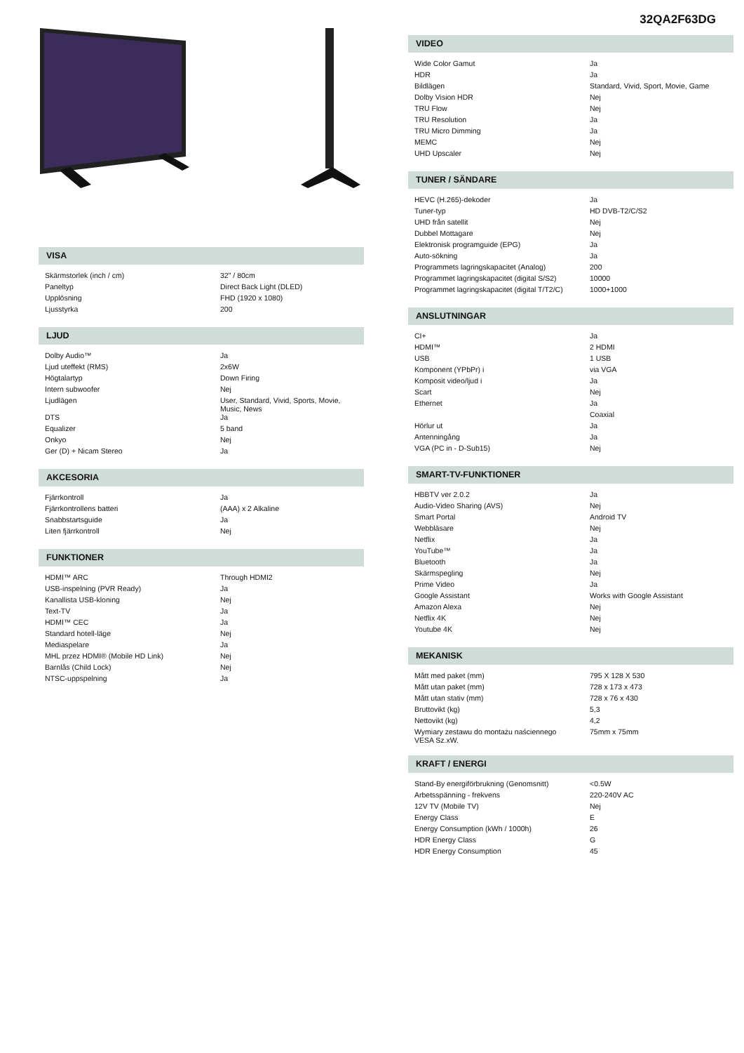VISA
| Skärmstorlek (inch / cm) | 32" / 80cm |
| Paneltyp | Direct Back Light (DLED) |
| Upplösning | FHD (1920 x 1080) |
| Ljusstyrka | 200 |
LJUD
| Dolby Audio™ | Ja |
| Ljud uteffekt (RMS) | 2x6W |
| Högtalartyp | Down Firing |
| Intern subwoofer | Nej |
| Ljudlägen | User, Standard, Vivid, Sports, Movie, Music, News |
| DTS | Ja |
| Equalizer | 5 band |
| Onkyo | Nej |
| Ger (D) + Nicam Stereo | Ja |
AKCESORIA
| Fjärrkontroll | Ja |
| Fjärrkontrollens batteri | (AAA) x 2 Alkaline |
| Snabbstartsguide | Ja |
| Liten fjärrkontroll | Nej |
FUNKTIONER
| HDMI™ ARC | Through HDMI2 |
| USB-inspelning (PVR Ready) | Ja |
| Kanallista USB-kloning | Nej |
| Text-TV | Ja |
| HDMI™ CEC | Ja |
| Standard hotell-läge | Nej |
| Mediaspelare | Ja |
| MHL przez HDMI® (Mobile HD Link) | Nej |
| Barnlås (Child Lock) | Nej |
| NTSC-uppspelning | Ja |
32QA2F63DG
VIDEO
| Wide Color Gamut | Ja |
| HDR | Ja |
| Bildlägen | Standard, Vivid, Sport, Movie, Game |
| Dolby Vision HDR | Nej |
| TRU Flow | Nej |
| TRU Resolution | Ja |
| TRU Micro Dimming | Ja |
| MEMC | Nej |
| UHD Upscaler | Nej |
TUNER / SÄNDARE
| HEVC (H.265)-dekoder | Ja |
| Tuner-typ | HD DVB-T2/C/S2 |
| UHD från satellit | Nej |
| Dubbel Mottagare | Nej |
| Elektronisk programguide (EPG) | Ja |
| Auto-sökning | Ja |
| Programmets lagringskapacitet (Analog) | 200 |
| Programmet lagringskapacitet (digital S/S2) | 10000 |
| Programmet lagringskapacitet (digital T/T2/C) | 1000+1000 |
ANSLUTNINGAR
| CI+ | Ja |
| HDMI™ | 2 HDMI |
| USB | 1 USB |
| Komponent (YPbPr) i | via VGA |
| Komposit video/ljud i | Ja |
| Scart | Nej |
| Ethernet | Ja |
| | Coaxial |
| Hörlur ut | Ja |
| Antenningång | Ja |
| VGA (PC in - D-Sub15) | Nej |
SMART-TV-FUNKTIONER
| HBBTV ver 2.0.2 | Ja |
| Audio-Video Sharing (AVS) | Nej |
| Smart Portal | Android TV |
| Webbläsare | Nej |
| Netflix | Ja |
| YouTube™ | Ja |
| Bluetooth | Ja |
| Skärmspegling | Nej |
| Prime Video | Ja |
| Google Assistant | Works with Google Assistant |
| Amazon Alexa | Nej |
| Netflix 4K | Nej |
| Youtube 4K | Nej |
MEKANISK
| Mått med paket (mm) | 795 X 128 X 530 |
| Mått utan paket (mm) | 728 x 173 x 473 |
| Mått utan stativ (mm) | 728 x 76 x 430 |
| Bruttovikt (kg) | 5,3 |
| Nettovikt (kg) | 4,2 |
| Wymiary zestawu do montażu naściennego VESA Sz.xW. | 75mm x 75mm |
KRAFT / ENERGI
| Stand-By energiförbrukning (Genomsnitt) | <0.5W |
| Arbetsspänning - frekvens | 220-240V AC |
| 12V TV (Mobile TV) | Nej |
| Energy Class | E |
| Energy Consumption (kWh / 1000h) | 26 |
| HDR Energy Class | G |
| HDR Energy Consumption | 45 |